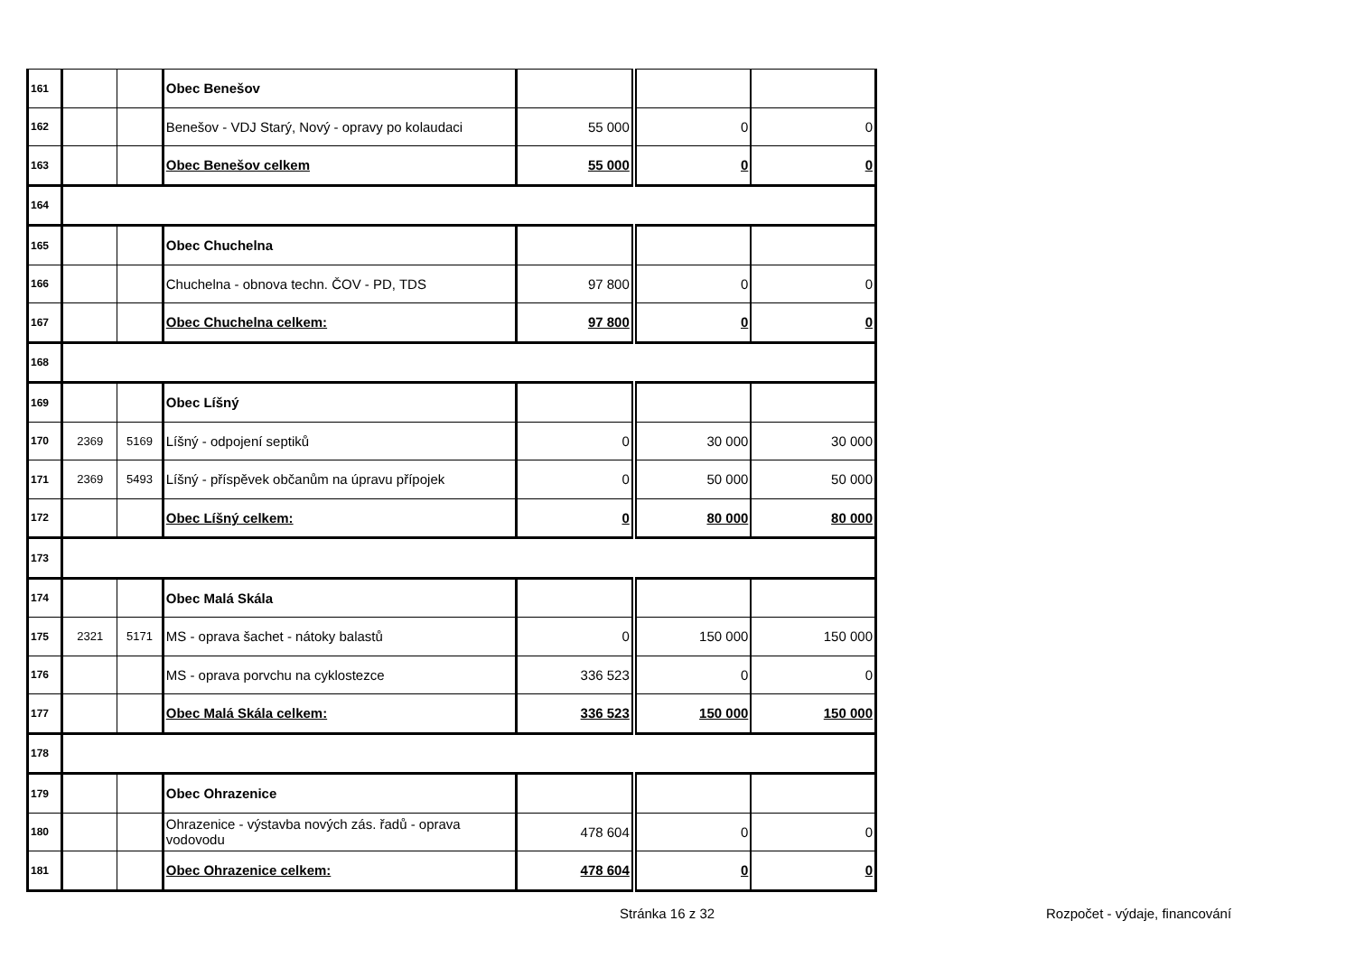| 161 | | | Obec Benešov | | | |
| 162 | | | Benešov - VDJ Starý, Nový - opravy po kolaudaci | 55 000 | 0 | 0 |
| 163 | | | Obec Benešov celkem | 55 000 | 0 | 0 |
| 164 | | | | | | |
| 165 | | | Obec Chuchelna | | | |
| 166 | | | Chuchelna - obnova techn. ČOV - PD, TDS | 97 800 | 0 | 0 |
| 167 | | | Obec Chuchelna celkem: | 97 800 | 0 | 0 |
| 168 | | | | | | |
| 169 | | | Obec Líšný | | | |
| 170 | 2369 | 5169 | Líšný - odpojení septiků | 0 | 30 000 | 30 000 |
| 171 | 2369 | 5493 | Líšný - příspěvek občanům na úpravu přípojek | 0 | 50 000 | 50 000 |
| 172 | | | Obec Líšný celkem: | 0 | 80 000 | 80 000 |
| 173 | | | | | | |
| 174 | | | Obec Malá Skála | | | |
| 175 | 2321 | 5171 | MS - oprava šachet - nátoky balastů | 0 | 150 000 | 150 000 |
| 176 | | | MS - oprava porvchu na cyklostezce | 336 523 | 0 | 0 |
| 177 | | | Obec Malá Skála celkem: | 336 523 | 150 000 | 150 000 |
| 178 | | | | | | |
| 179 | | | Obec Ohrazenice | | | |
| 180 | | | Ohrazenice - výstavba nových zás. řadů - oprava vodovodu | 478 604 | 0 | 0 |
| 181 | | | Obec Ohrazenice celkem: | 478 604 | 0 | 0 |
Stránka 16 z 32 Rozpočet - výdaje, financování